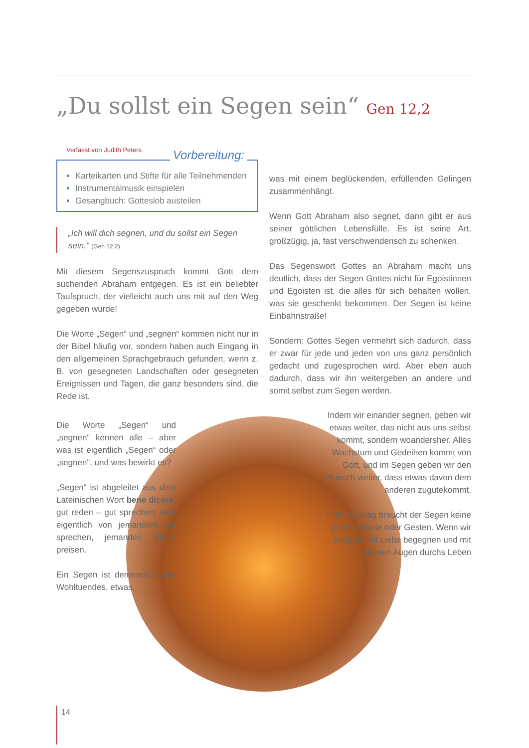„Du sollst ein Segen sein“ Gen 12,2
Verfasst von Judith Peters
Vorbereitung:
Karteikarten und Stifte für alle Teilnehmenden
Instrumentalmusik einspielen
Gesangbuch: Gotteslob austeilen
„Ich will dich segnen, und du sollst ein Segen sein.“ (Gen 12,2)
Mit diesem Segenszuspruch kommt Gott dem suchenden Abraham entgegen. Es ist ein beliebter Taufspruch, der vielleicht auch uns mit auf den Weg gegeben wurde!
Die Worte „Segen“ und „segnen“ kommen nicht nur in der Bibel häufig vor, sondern haben auch Eingang in den allgemeinen Sprachgebrauch gefunden, wenn z. B. von gesegneten Landschaften oder gesegneten Ereignissen und Tagen, die ganz besonders sind, die Rede ist.
was mit einem beglückenden, erfüllenden Gelingen zusammenhängt.
Wenn Gott Abraham also segnet, dann gibt er aus seiner göttlichen Lebensfülle. Es ist seine Art, großzügig, ja, fast verschwenderisch zu schenken.
Das Segenswort Gottes an Abraham macht uns deutlich, dass der Segen Gottes nicht für Egoistinnen und Egoisten ist, die alles für sich behalten wollen, was sie geschenkt bekommen. Der Segen ist keine Einbahnstraße!
Sondern: Gottes Segen vermehrt sich dadurch, dass er zwar für jede und jeden von uns ganz persönlich gedacht und zugesprochen wird. Aber eben auch dadurch, dass wir ihn weitergeben an andere und somit selbst zum Segen werden.
Die Worte „Segen“ und „segnen“ kennen alle – aber was ist eigentlich „Segen“ oder „segnen“, und was bewirkt es?
„Segen“ ist abgeleitet aus dem Lateinischen Wort bene dicere: gut reden – gut sprechen! Also eigentlich von jemandem gut sprechen, jemanden loben, preisen.
Ein Segen ist demnach etwas Wohltuendes, etwas,
Indem wir einander segnen, geben wir etwas weiter, das nicht aus uns selbst kommt, sondern woandersher. Alles Wachstum und Gedeihen kommt von Gott, und im Segen geben wir den Wunsch weiter, dass etwas davon dem anderen zugutekommt.
Und im Alltag braucht der Segen keine großen Worte oder Gesten. Wenn wir anderen mit Liebe begegnen und mit offenen Augen durchs Leben
14